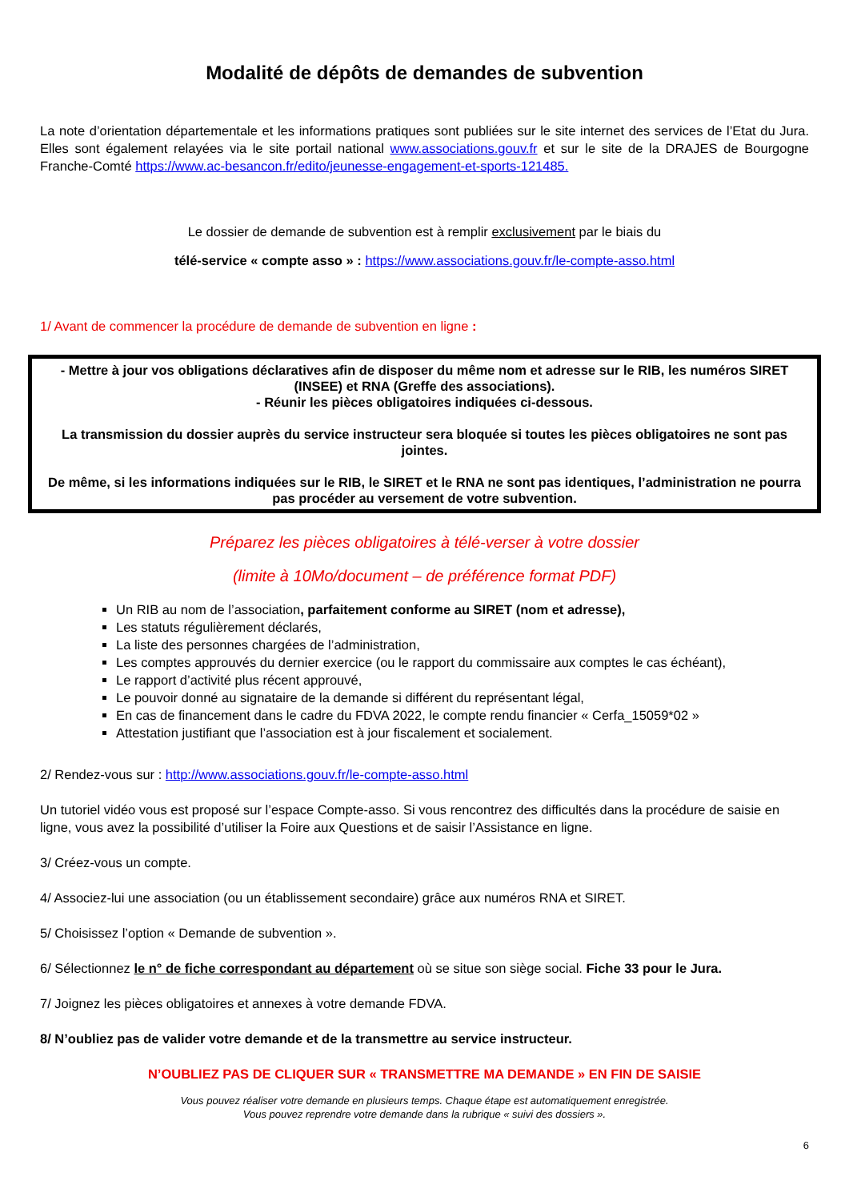Modalité de dépôts de demandes de subvention
La note d’orientation départementale et les informations pratiques sont publiées sur le site internet des services de l’Etat du Jura. Elles sont également relayées via le site portail national www.associations.gouv.fr et sur le site de la DRAJES de Bourgogne Franche-Comté https://www.ac-besancon.fr/edito/jeunesse-engagement-et-sports-121485.
Le dossier de demande de subvention est à remplir exclusivement par le biais du
télé-service « compte asso » : https://www.associations.gouv.fr/le-compte-asso.html
1/ Avant de commencer la procédure de demande de subvention en ligne :
- Mettre à jour vos obligations déclaratives afin de disposer du même nom et adresse sur le RIB, les numéros SIRET (INSEE) et RNA (Greffe des associations).
- Réunir les pièces obligatoires indiquées ci-dessous.
La transmission du dossier auprès du service instructeur sera bloquée si toutes les pièces obligatoires ne sont pas jointes.
De même, si les informations indiquées sur le RIB, le SIRET et le RNA ne sont pas identiques, l’administration ne pourra pas procéder au versement de votre subvention.
Préparez les pièces obligatoires à télé-verser à votre dossier
(limite à 10Mo/document – de préférence format PDF)
Un RIB au nom de l’association, parfaitement conforme au SIRET (nom et adresse),
Les statuts régulièrement déclarés,
La liste des personnes chargées de l’administration,
Les comptes approuvés du dernier exercice (ou le rapport du commissaire aux comptes le cas échéant),
Le rapport d’activité plus récent approuvé,
Le pouvoir donné au signataire de la demande si différent du représentant légal,
En cas de financement dans le cadre du FDVA 2022, le compte rendu financier « Cerfa_15059*02 »
Attestation justifiant que l’association est à jour fiscalement et socialement.
2/ Rendez-vous sur : http://www.associations.gouv.fr/le-compte-asso.html
Un tutoriel vidéo vous est proposé sur l’espace Compte-asso. Si vous rencontrez des difficultés dans la procédure de saisie en ligne, vous avez la possibilité d’utiliser la Foire aux Questions et de saisir l’Assistance en ligne.
3/ Créez-vous un compte.
4/ Associez-lui une association (ou un établissement secondaire) grâce aux numéros RNA et SIRET.
5/ Choisissez l’option « Demande de subvention ».
6/ Sélectionnez le n° de fiche correspondant au département où se situe son siège social. Fiche 33 pour le Jura.
7/ Joignez les pièces obligatoires et annexes à votre demande FDVA.
8/ N’oubliez pas de valider votre demande et de la transmettre au service instructeur.
N’OUBLIEZ PAS DE CLIQUER SUR « TRANSMETTRE MA DEMANDE » EN FIN DE SAISIE
Vous pouvez réaliser votre demande en plusieurs temps. Chaque étape est automatiquement enregistrée.
Vous pouvez reprendre votre demande dans la rubrique « suivi des dossiers ».
6